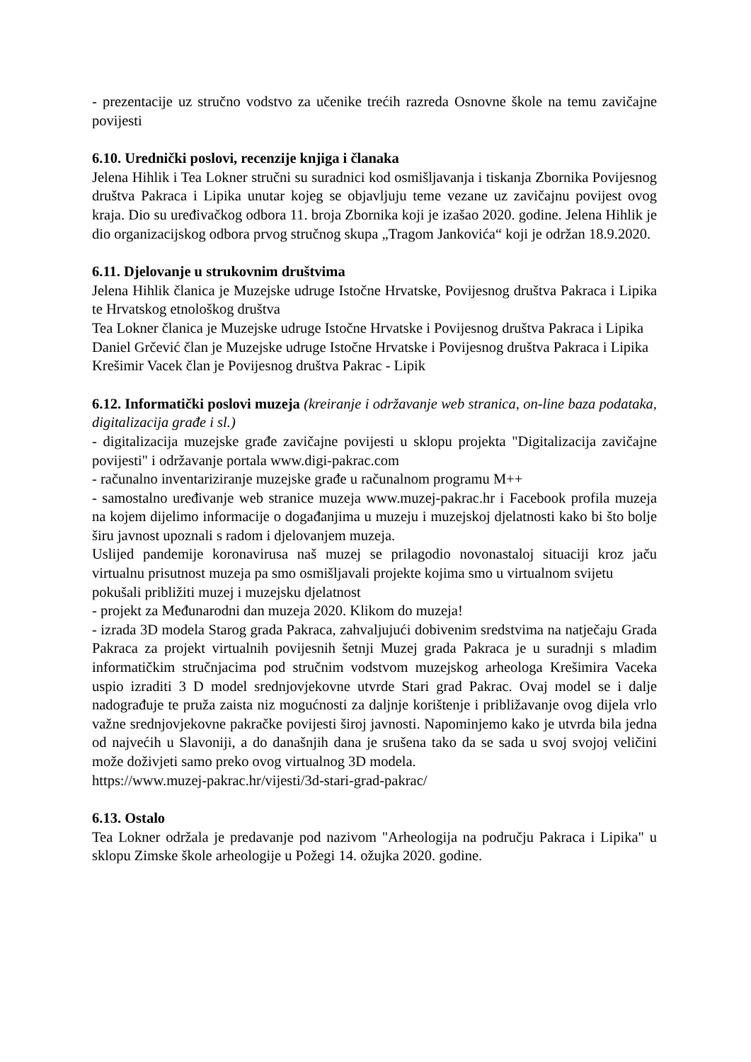- prezentacije uz stručno vodstvo za učenike trećih razreda Osnovne škole na temu zavičajne povijesti
6.10. Urednički poslovi, recenzije knjiga i članaka
Jelena Hihlik i Tea Lokner stručni su suradnici kod osmišljavanja i tiskanja Zbornika Povijesnog društva Pakraca i Lipika unutar kojeg se objavljuju teme vezane uz zavičajnu povijest ovog kraja. Dio su uređivačkog odbora 11. broja Zbornika koji je izašao 2020. godine. Jelena Hihlik je dio organizacijskog odbora prvog stručnog skupa „Tragom Jankovića“ koji je održan 18.9.2020.
6.11. Djelovanje u strukovnim društvima
Jelena Hihlik članica je Muzejske udruge Istočne Hrvatske, Povijesnog društva Pakraca i Lipika te Hrvatskog etnološkog društva
Tea Lokner članica je Muzejske udruge Istočne Hrvatske i Povijesnog društva Pakraca i Lipika
Daniel Grčević član je Muzejske udruge Istočne Hrvatske i Povijesnog društva Pakraca i Lipika
Krešimir Vacek član je Povijesnog društva Pakrac - Lipik
6.12. Informatički poslovi muzeja (kreiranje i održavanje web stranica, on-line baza podataka, digitalizacija građe i sl.)
- digitalizacija muzejske građe zavičajne povijesti u sklopu projekta "Digitalizacija zavičajne povijesti" i održavanje portala www.digi-pakrac.com
- računalno inventariziranje muzejske građe u računalnom programu M++
- samostalno uređivanje web stranice muzeja www.muzej-pakrac.hr i Facebook profila muzeja na kojem dijelimo informacije o događanjima u muzeju i muzejskoj djelatnosti kako bi što bolje širu javnost upoznali s radom i djelovanjem muzeja.
Uslijed pandemije koronavirusa naš muzej se prilagodio novonastaloj situaciji kroz jaču virtualnu prisutnost muzeja pa smo osmišljavali projekte kojima smo u virtualnom svijetu
pokušali približiti muzej i muzejsku djelatnost
- projekt za Međunarodni dan muzeja 2020. Klikom do muzeja!
- izrada 3D modela Starog grada Pakraca, zahvaljujući dobivenim sredstvima na natječaju Grada Pakraca za projekt virtualnih povijesnih šetnji Muzej grada Pakraca je u suradnji s mladim informatičkim stručnjacima pod stručnim vodstvom muzejskog arheologa Krešimira Vaceka uspio izraditi 3 D model srednjovjekovne utvrde Stari grad Pakrac. Ovaj model se i dalje nadograđuje te pruža zaista niz mogućnosti za daljnje korištenje i približavanje ovog dijela vrlo važne srednjovjekovne pakračke povijesti široj javnosti. Napominjemo kako je utvrda bila jedna od najvećih u Slavoniji, a do današnjih dana je srušena tako da se sada u svoj svojoj veličini može doživjeti samo preko ovog virtualnog 3D modela.
https://www.muzej-pakrac.hr/vijesti/3d-stari-grad-pakrac/
6.13. Ostalo
Tea Lokner održala je predavanje pod nazivom "Arheologija na području Pakraca i Lipika" u sklopu Zimske škole arheologije u Požegi 14. ožujka 2020. godine.